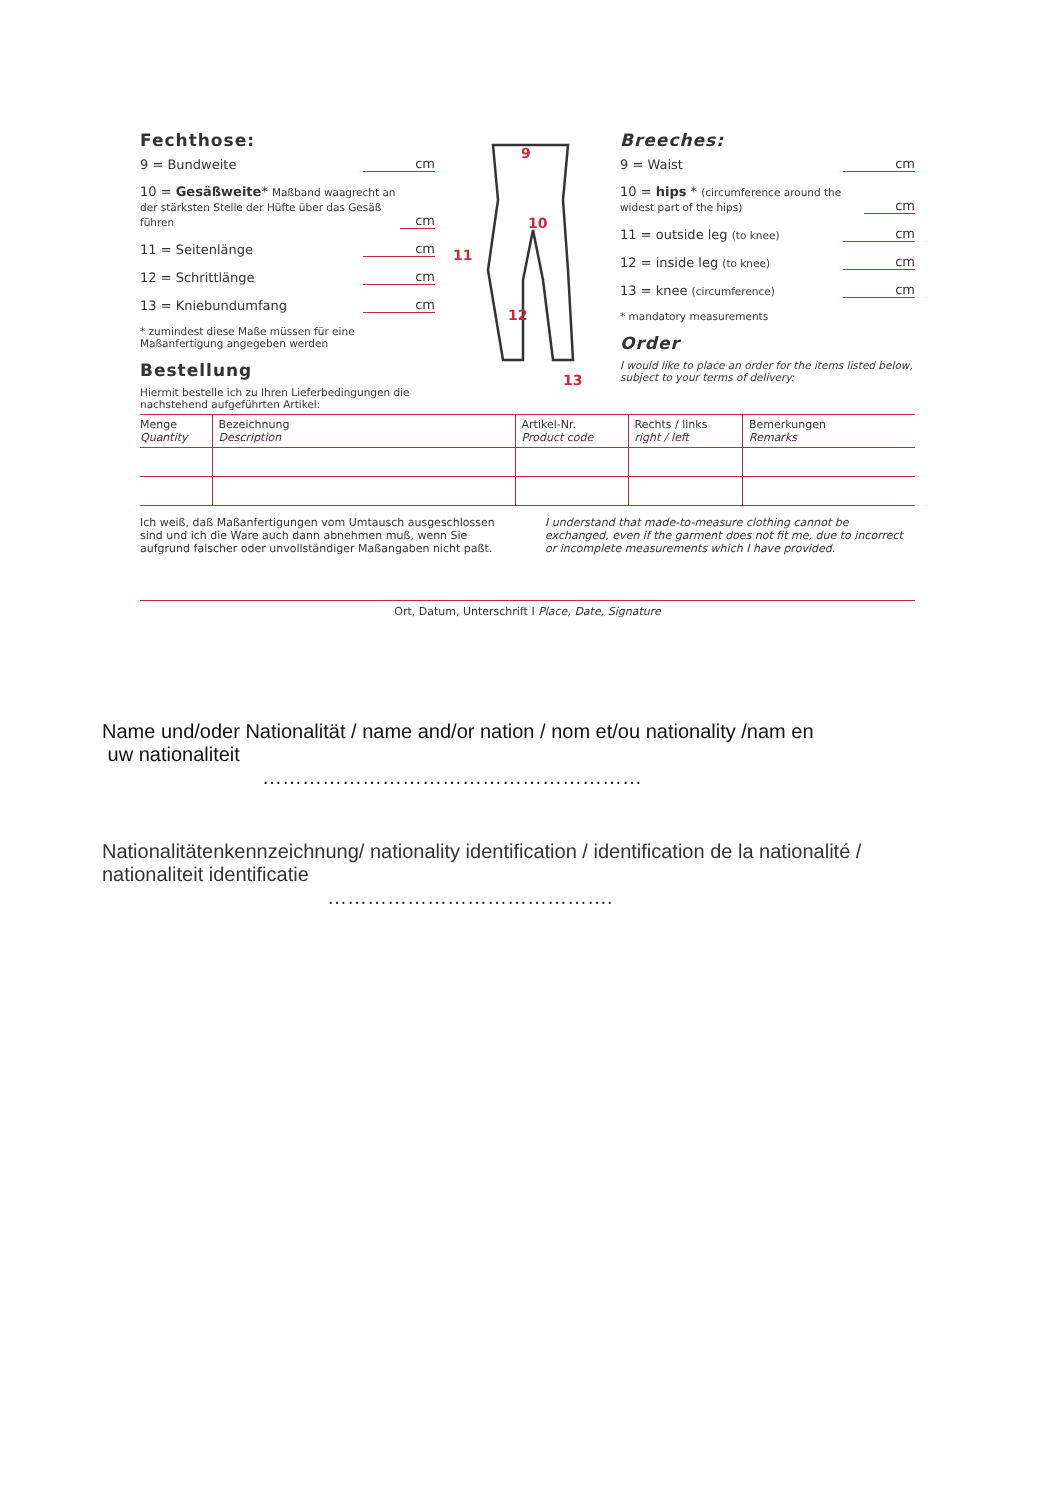Fechthose:
9 = Bundweite cm
10 = Gesäßweite* Maßband waagrecht an der stärksten Stelle der Hüfte über das Gesäß führen cm
11 = Seitenlänge cm
12 = Schrittlänge cm
13 = Kniebundumfang cm
* zumindest diese Maße müssen für eine Maßanfertigung angegeben werden
Bestellung
Hiermit bestelle ich zu Ihren Lieferbedingungen die nachstehend aufgeführten Artikel:
9
10
11
12
13
Breeches:
9 = Waist cm
10 = hips * (circumference around the widest part of the hips) cm
11 = outside leg (to knee) cm
12 = inside leg (to knee) cm
13 = knee (circumference) cm
* mandatory measurements
Order
I would like to place an order for the items listed below, subject to your terms of delivery:
| Menge Quantity | Bezeichnung Description | Artikel-Nr. Product code | Rechts / links right / left | Bemerkungen Remarks |
| --- | --- | --- | --- | --- |
Ich weiß, daß Maßanfertigungen vom Umtausch ausgeschlossen sind und ich die Ware auch dann abnehmen muß, wenn Sie aufgrund falscher oder unvollständiger Maßangaben nicht paßt.
I understand that made-to-measure clothing cannot be exchanged, even if the garment does not fit me, due to incorrect or incomplete measurements which I have provided.
Ort, Datum, Unterschrift I Place, Date, Signature
Name und/oder Nationalität / name and/or nation / nom et/ou nationality /nam en
uw nationaliteit
…………………………………………………
Nationalitätenkennzeichnung/ nationality identification / identification de la nationalité / nationaliteit identificatie
…………………………………….